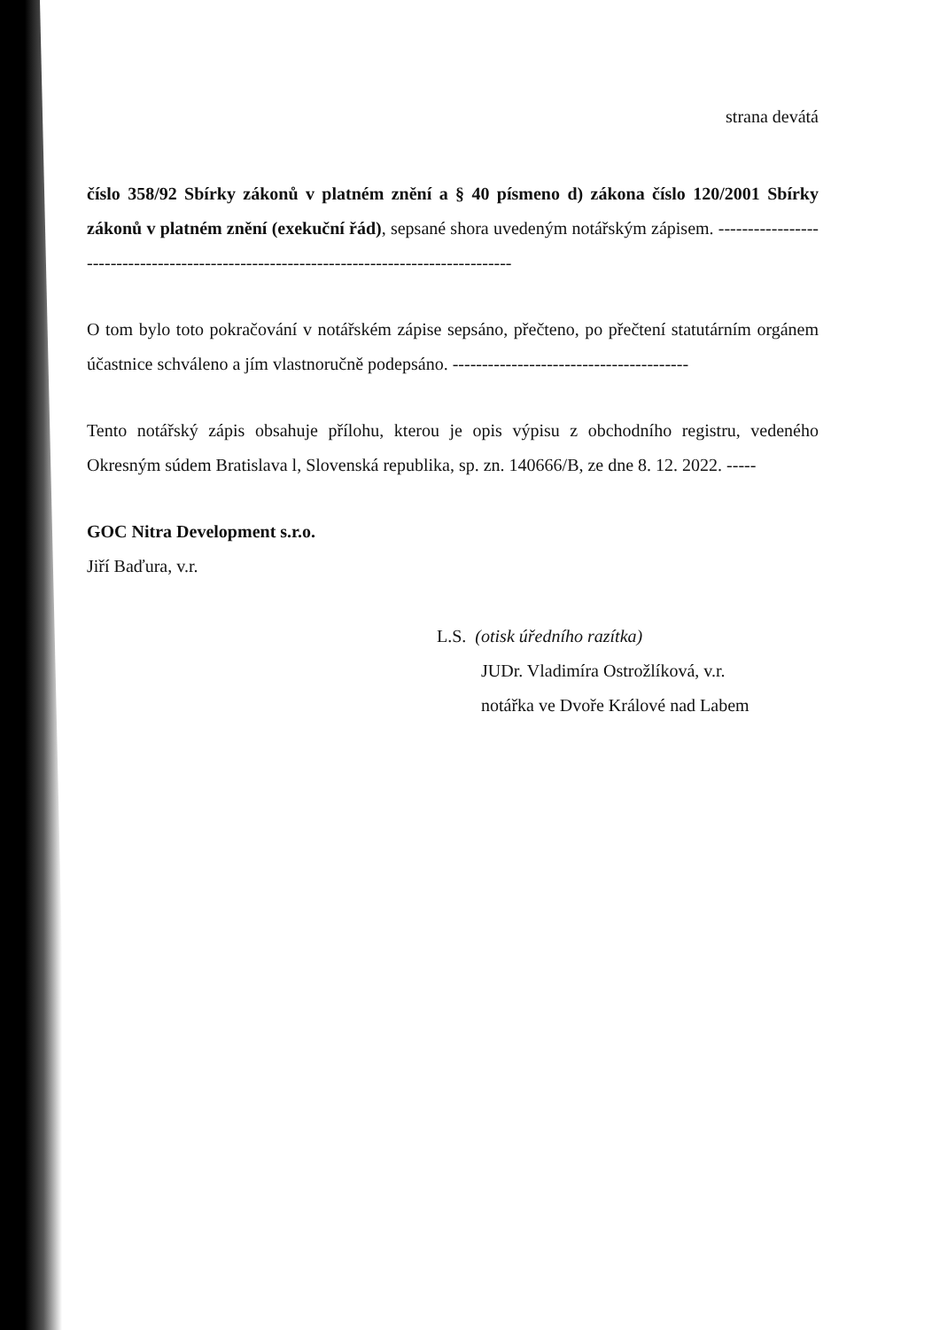strana devátá
číslo 358/92 Sbírky zákonů v platném znění a § 40 písmeno d) zákona číslo 120/2001 Sbírky zákonů v platném znění (exekuční řád), sepsané shora uvedeným notářským zápisem. -----------------------------------------------------------------------------------------
O tom bylo toto pokračování v notářském zápise sepsáno, přečteno, po přečtení statutárním orgánem účastnice schváleno a jím vlastnoručně podepsáno. ----------------------------------------
Tento notářský zápis obsahuje přílohu, kterou je opis výpisu z obchodního registru, vedeného Okresným súdem Bratislava l, Slovenská republika, sp. zn. 140666/B, ze dne 8. 12. 2022. -----
GOC Nitra Development s.r.o.
Jiří Baďura, v.r.
L.S. (otisk úředního razítka)
JUDr. Vladimíra Ostrožlíková, v.r.
notářka ve Dvoře Králové nad Labem